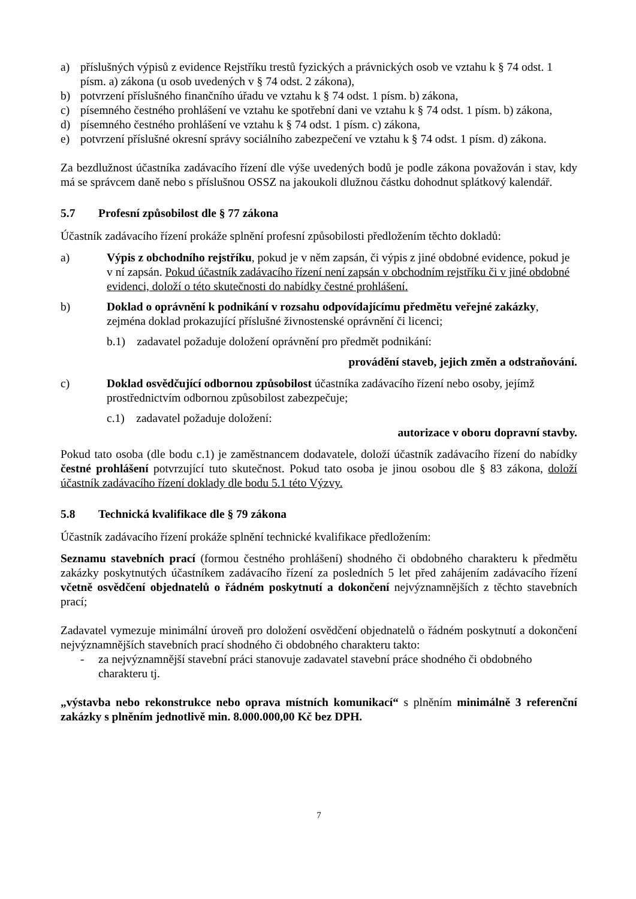a) příslušných výpisů z evidence Rejstříku trestů fyzických a právnických osob ve vztahu k § 74 odst. 1 písm. a) zákona (u osob uvedených v § 74 odst. 2 zákona),
b) potvrzení příslušného finančního úřadu ve vztahu k § 74 odst. 1 písm. b) zákona,
c) písemného čestného prohlášení ve vztahu ke spotřební dani ve vztahu k § 74 odst. 1 písm. b) zákona,
d) písemného čestného prohlášení ve vztahu k § 74 odst. 1 písm. c) zákona,
e) potvrzení příslušné okresní správy sociálního zabezpečení ve vztahu k § 74 odst. 1 písm. d) zákona.
Za bezdlužnost účastníka zadávacího řízení dle výše uvedených bodů je podle zákona považován i stav, kdy má se správcem daně nebo s příslušnou OSSZ na jakoukoli dlužnou částku dohodnut splátkový kalendář.
5.7 Profesní způsobilost dle § 77 zákona
Účastník zadávacího řízení prokáže splnění profesní způsobilosti předložením těchto dokladů:
a) Výpis z obchodního rejstříku, pokud je v něm zapsán, či výpis z jiné obdobné evidence, pokud je v ní zapsán. Pokud účastník zadávacího řízení není zapsán v obchodním rejstříku či v jiné obdobné evidenci, doloží o této skutečnosti do nabídky čestné prohlášení.
b) Doklad o oprávnění k podnikání v rozsahu odpovídajícímu předmětu veřejné zakázky, zejména doklad prokazující příslušné živnostenské oprávnění či licenci;
b.1) zadavatel požaduje doložení oprávnění pro předmět podnikání:
provádění staveb, jejich změn a odstraňování.
c) Doklad osvědčující odbornou způsobilost účastníka zadávacího řízení nebo osoby, jejímž prostřednictvím odbornou způsobilost zabezpečuje;
c.1) zadavatel požaduje doložení:
autorizace v oboru dopravní stavby.
Pokud tato osoba (dle bodu c.1) je zaměstnancem dodavatele, doloží účastník zadávacího řízení do nabídky čestné prohlášení potvrzující tuto skutečnost. Pokud tato osoba je jinou osobou dle § 83 zákona, doloží účastník zadávacího řízení doklady dle bodu 5.1 této Výzvy.
5.8 Technická kvalifikace dle § 79 zákona
Účastník zadávacího řízení prokáže splnění technické kvalifikace předložením:
Seznamu stavebních prací (formou čestného prohlášení) shodného či obdobného charakteru k předmětu zakázky poskytnutých účastníkem zadávacího řízení za posledních 5 let před zahájením zadávacího řízení včetně osvědčení objednatelů o řádném poskytnutí a dokončení nejvýznamnějších z těchto stavebních prací;
Zadavatel vymezuje minimální úroveň pro doložení osvědčení objednatelů o řádném poskytnutí a dokončení nejvýznamnějších stavebních prací shodného či obdobného charakteru takto:
- za nejvýznamnější stavební práci stanovuje zadavatel stavební práce shodného či obdobného charakteru tj.
„výstavba nebo rekonstrukce nebo oprava místních komunikací“ s plněním minimálně 3 referenční zakázky s plněním jednotlivě min. 8.000.000,00 Kč bez DPH.
7